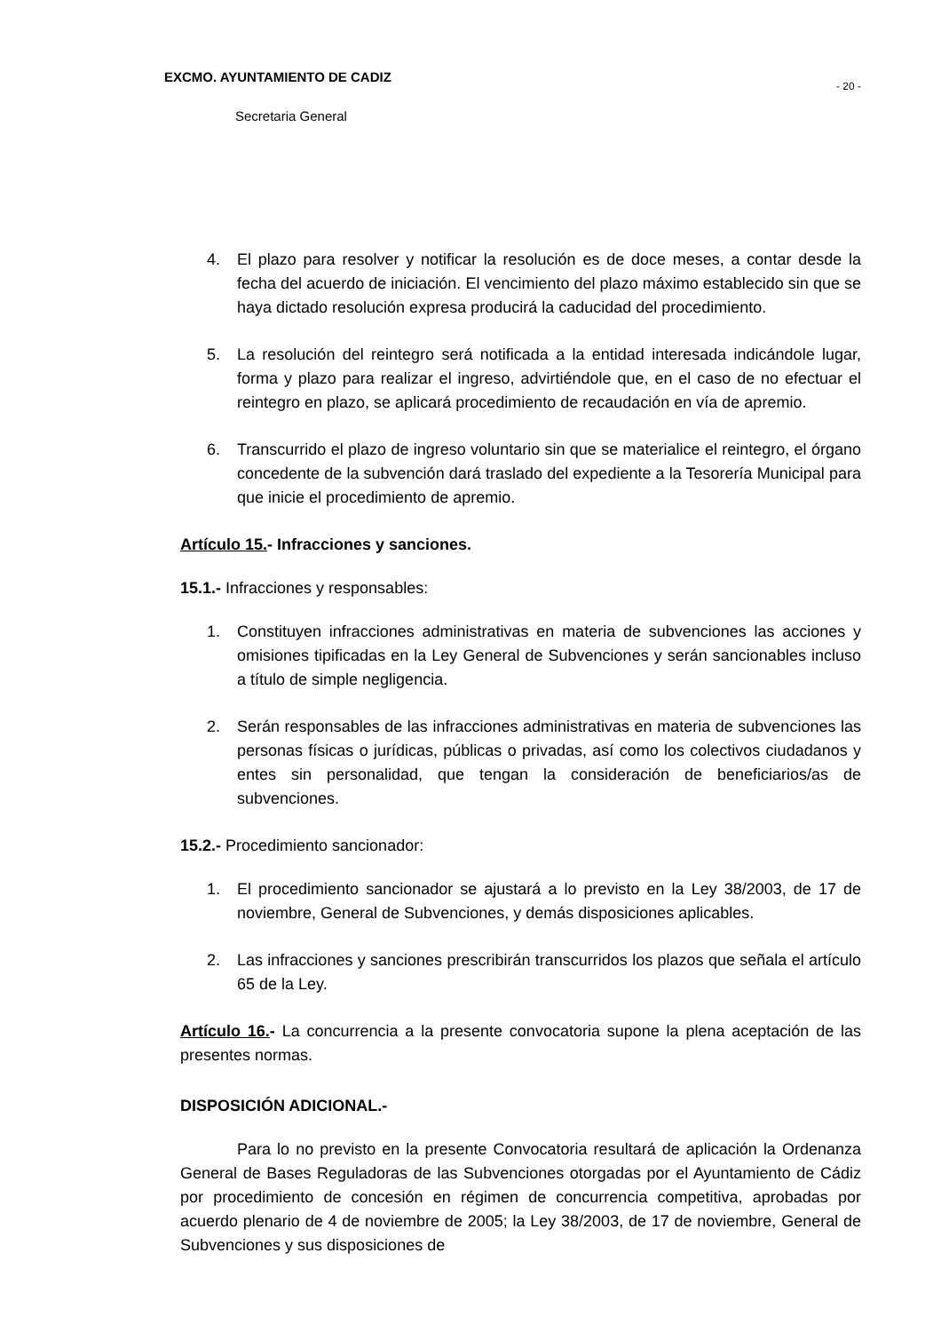EXCMO. AYUNTAMIENTO DE CADIZ - 20 -
Secretaria General
4. El plazo para resolver y notificar la resolución es de doce meses, a contar desde la fecha del acuerdo de iniciación. El vencimiento del plazo máximo establecido sin que se haya dictado resolución expresa producirá la caducidad del procedimiento.
5. La resolución del reintegro será notificada a la entidad interesada indicándole lugar, forma y plazo para realizar el ingreso, advirtiéndole que, en el caso de no efectuar el reintegro en plazo, se aplicará procedimiento de recaudación en vía de apremio.
6. Transcurrido el plazo de ingreso voluntario sin que se materialice el reintegro, el órgano concedente de la subvención dará traslado del expediente a la Tesorería Municipal para que inicie el procedimiento de apremio.
Artículo 15.- Infracciones y sanciones.
15.1.- Infracciones y responsables:
1. Constituyen infracciones administrativas en materia de subvenciones las acciones y omisiones tipificadas en la Ley General de Subvenciones y serán sancionables incluso a título de simple negligencia.
2. Serán responsables de las infracciones administrativas en materia de subvenciones las personas físicas o jurídicas, públicas o privadas, así como los colectivos ciudadanos y entes sin personalidad, que tengan la consideración de beneficiarios/as de subvenciones.
15.2.- Procedimiento sancionador:
1. El procedimiento sancionador se ajustará a lo previsto en la Ley 38/2003, de 17 de noviembre, General de Subvenciones, y demás disposiciones aplicables.
2. Las infracciones y sanciones prescribirán transcurridos los plazos que señala el artículo 65 de la Ley.
Artículo 16.- La concurrencia a la presente convocatoria supone la plena aceptación de las presentes normas.
DISPOSICIÓN ADICIONAL.-
Para lo no previsto en la presente Convocatoria resultará de aplicación la Ordenanza General de Bases Reguladoras de las Subvenciones otorgadas por el Ayuntamiento de Cádiz por procedimiento de concesión en régimen de concurrencia competitiva, aprobadas por acuerdo plenario de 4 de noviembre de 2005; la Ley 38/2003, de 17 de noviembre, General de Subvenciones y sus disposiciones de